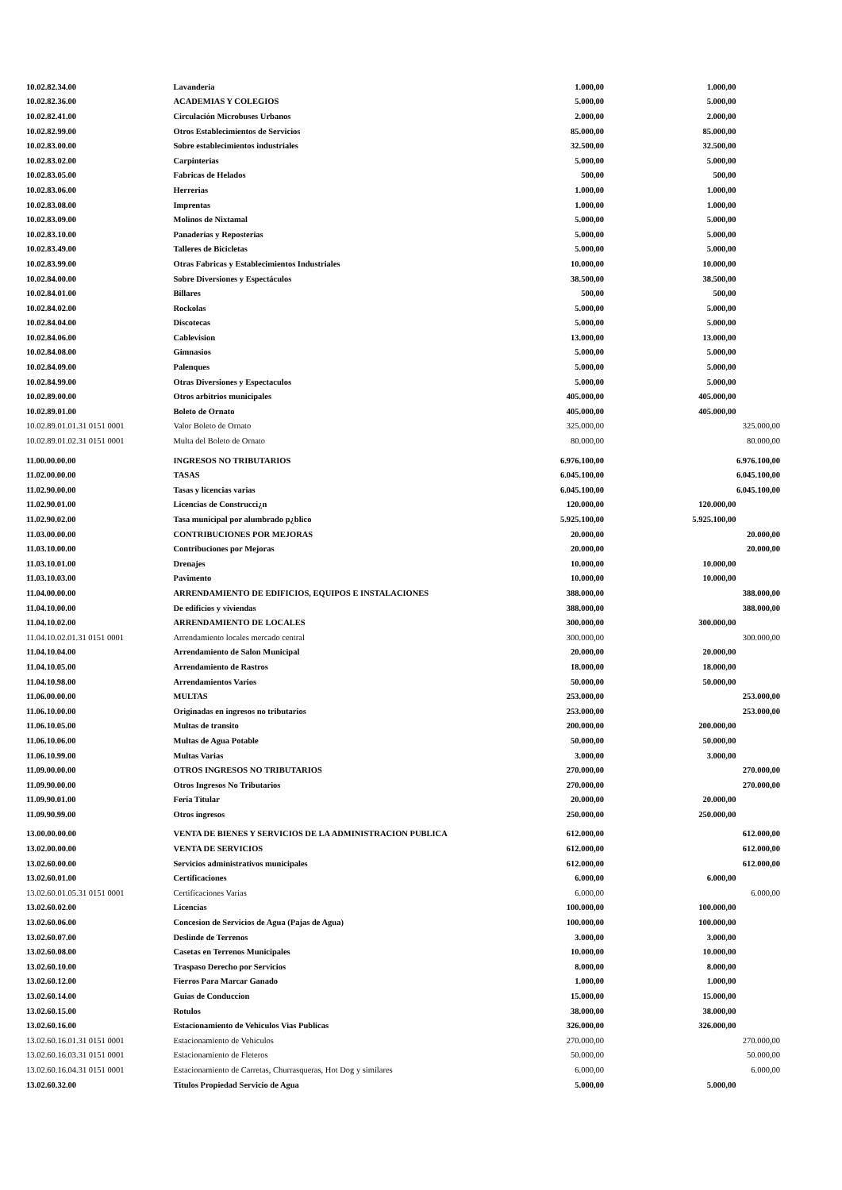| 10.02.82.34.00 | Lavanderia | 1.000,00 | 1.000,00 | |
| 10.02.82.36.00 | ACADEMIAS Y COLEGIOS | 5.000,00 | 5.000,00 | |
| 10.02.82.41.00 | Circulación Microbuses Urbanos | 2.000,00 | 2.000,00 | |
| 10.02.82.99.00 | Otros Establecimientos de Servicios | 85.000,00 | 85.000,00 | |
| 10.02.83.00.00 | Sobre establecimientos industriales | 32.500,00 | 32.500,00 | |
| 10.02.83.02.00 | Carpinterias | 5.000,00 | 5.000,00 | |
| 10.02.83.05.00 | Fabricas de Helados | 500,00 | 500,00 | |
| 10.02.83.06.00 | Herrerias | 1.000,00 | 1.000,00 | |
| 10.02.83.08.00 | Imprentas | 1.000,00 | 1.000,00 | |
| 10.02.83.09.00 | Molinos de Nixtamal | 5.000,00 | 5.000,00 | |
| 10.02.83.10.00 | Panaderias y Reposterias | 5.000,00 | 5.000,00 | |
| 10.02.83.49.00 | Talleres de Bicicletas | 5.000,00 | 5.000,00 | |
| 10.02.83.99.00 | Otras Fabricas y Establecimientos Industriales | 10.000,00 | 10.000,00 | |
| 10.02.84.00.00 | Sobre Diversiones y Espectáculos | 38.500,00 | 38.500,00 | |
| 10.02.84.01.00 | Billares | 500,00 | 500,00 | |
| 10.02.84.02.00 | Rockolas | 5.000,00 | 5.000,00 | |
| 10.02.84.04.00 | Discotecas | 5.000,00 | 5.000,00 | |
| 10.02.84.06.00 | Cablevision | 13.000,00 | 13.000,00 | |
| 10.02.84.08.00 | Gimnasios | 5.000,00 | 5.000,00 | |
| 10.02.84.09.00 | Palenques | 5.000,00 | 5.000,00 | |
| 10.02.84.99.00 | Otras Diversiones y Espectaculos | 5.000,00 | 5.000,00 | |
| 10.02.89.00.00 | Otros arbitrios municipales | 405.000,00 | 405.000,00 | |
| 10.02.89.01.00 | Boleto de Ornato | 405.000,00 | 405.000,00 | |
| 10.02.89.01.01.31 0151 0001 | Valor Boleto de Ornato | 325.000,00 | | 325.000,00 |
| 10.02.89.01.02.31 0151 0001 | Multa del Boleto de Ornato | 80.000,00 | | 80.000,00 |
| 11.00.00.00.00 | INGRESOS NO TRIBUTARIOS | 6.976.100,00 | | 6.976.100,00 |
| 11.02.00.00.00 | TASAS | 6.045.100,00 | | 6.045.100,00 |
| 11.02.90.00.00 | Tasas y licencias varias | 6.045.100,00 | | 6.045.100,00 |
| 11.02.90.01.00 | Licencias de Construcci¿n | 120.000,00 | 120.000,00 | |
| 11.02.90.02.00 | Tasa municipal por alumbrado p¿blico | 5.925.100,00 | 5.925.100,00 | |
| 11.03.00.00.00 | CONTRIBUCIONES POR MEJORAS | 20.000,00 | | 20.000,00 |
| 11.03.10.00.00 | Contribuciones por Mejoras | 20.000,00 | | 20.000,00 |
| 11.03.10.01.00 | Drenajes | 10.000,00 | 10.000,00 | |
| 11.03.10.03.00 | Pavimento | 10.000,00 | 10.000,00 | |
| 11.04.00.00.00 | ARRENDAMIENTO DE EDIFICIOS, EQUIPOS E INSTALACIONES | 388.000,00 | | 388.000,00 |
| 11.04.10.00.00 | De edificios y viviendas | 388.000,00 | | 388.000,00 |
| 11.04.10.02.00 | ARRENDAMIENTO DE LOCALES | 300.000,00 | 300.000,00 | |
| 11.04.10.02.01.31 0151 0001 | Arrendamiento locales mercado central | 300.000,00 | | 300.000,00 |
| 11.04.10.04.00 | Arrendamiento de Salon Municipal | 20.000,00 | 20.000,00 | |
| 11.04.10.05.00 | Arrendamiento de Rastros | 18.000,00 | 18.000,00 | |
| 11.04.10.98.00 | Arrendamientos Varios | 50.000,00 | 50.000,00 | |
| 11.06.00.00.00 | MULTAS | 253.000,00 | | 253.000,00 |
| 11.06.10.00.00 | Originadas en ingresos no tributarios | 253.000,00 | | 253.000,00 |
| 11.06.10.05.00 | Multas de transito | 200.000,00 | 200.000,00 | |
| 11.06.10.06.00 | Multas de Agua Potable | 50.000,00 | 50.000,00 | |
| 11.06.10.99.00 | Multas Varias | 3.000,00 | 3.000,00 | |
| 11.09.00.00.00 | OTROS INGRESOS NO TRIBUTARIOS | 270.000,00 | | 270.000,00 |
| 11.09.90.00.00 | Otros Ingresos No Tributarios | 270.000,00 | | 270.000,00 |
| 11.09.90.01.00 | Feria Titular | 20.000,00 | 20.000,00 | |
| 11.09.90.99.00 | Otros ingresos | 250.000,00 | 250.000,00 | |
| 13.00.00.00.00 | VENTA DE BIENES Y SERVICIOS DE LA ADMINISTRACION PUBLICA | 612.000,00 | | 612.000,00 |
| 13.02.00.00.00 | VENTA DE SERVICIOS | 612.000,00 | | 612.000,00 |
| 13.02.60.00.00 | Servicios administrativos municipales | 612.000,00 | | 612.000,00 |
| 13.02.60.01.00 | Certificaciones | 6.000,00 | 6.000,00 | |
| 13.02.60.01.05.31 0151 0001 | Certificaciones Varias | 6.000,00 | | 6.000,00 |
| 13.02.60.02.00 | Licencias | 100.000,00 | 100.000,00 | |
| 13.02.60.06.00 | Concesion de Servicios de Agua (Pajas de Agua) | 100.000,00 | 100.000,00 | |
| 13.02.60.07.00 | Deslinde de Terrenos | 3.000,00 | 3.000,00 | |
| 13.02.60.08.00 | Casetas en Terrenos Municipales | 10.000,00 | 10.000,00 | |
| 13.02.60.10.00 | Traspaso Derecho por Servicios | 8.000,00 | 8.000,00 | |
| 13.02.60.12.00 | Fierros Para Marcar Ganado | 1.000,00 | 1.000,00 | |
| 13.02.60.14.00 | Guias de Conduccion | 15.000,00 | 15.000,00 | |
| 13.02.60.15.00 | Rotulos | 38.000,00 | 38.000,00 | |
| 13.02.60.16.00 | Estacionamiento de Vehiculos Vias Publicas | 326.000,00 | 326.000,00 | |
| 13.02.60.16.01.31 0151 0001 | Estacionamiento de Vehiculos | 270.000,00 | | 270.000,00 |
| 13.02.60.16.03.31 0151 0001 | Estacionamiento de Fleteros | 50.000,00 | | 50.000,00 |
| 13.02.60.16.04.31 0151 0001 | Estacionamiento de Carretas, Churrasqueras, Hot Dog y similares | 6.000,00 | | 6.000,00 |
| 13.02.60.32.00 | Titulos Propiedad Servicio de Agua | 5.000,00 | 5.000,00 | |